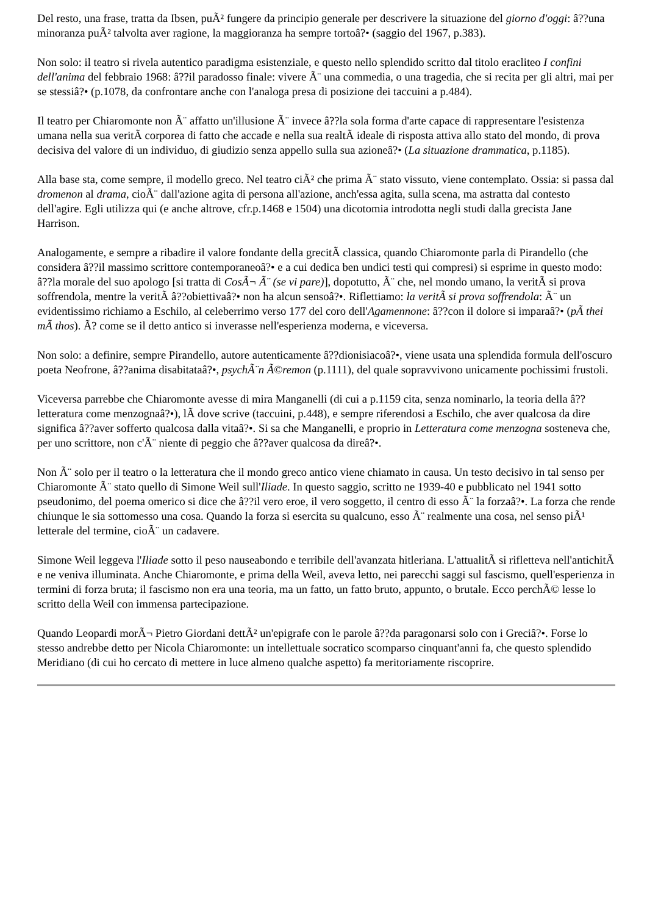Del resto, una frase, tratta da Ibsen, puÃ² fungere da principio generale per descrivere la situazione del giorno d'oggi: â??una minoranza puÃ² talvolta aver ragione, la maggioranza ha sempre tortoâ?• (saggio del 1967, p.383).
Non solo: il teatro si rivela autentico paradigma esistenziale, e questo nello splendido scritto dal titolo eracliteo I confini dell'anima del febbraio 1968: â??il paradosso finale: vivere Ã¨ una commedia, o una tragedia, che si recita per gli altri, mai per se stessiâ?• (p.1078, da confrontare anche con l'analoga presa di posizione dei taccuini a p.484).
Il teatro per Chiaromonte non Ã¨ affatto un'illusione Ã¨ invece â??la sola forma d'arte capace di rappresentare l'esistenza umana nella sua veritÃ corporea di fatto che accade e nella sua realtÃ ideale di risposta attiva allo stato del mondo, di prova decisiva del valore di un individuo, di giudizio senza appello sulla sua azioneâ?• (La situazione drammatica, p.1185).
Alla base sta, come sempre, il modello greco. Nel teatro ciÃ² che prima Ã¨ stato vissuto, viene contemplato. Ossia: si passa dal dromenon al drama, cioÃ¨ dall'azione agita di persona all'azione, anch'essa agita, sulla scena, ma astratta dal contesto dell'agire. Egli utilizza qui (e anche altrove, cfr.p.1468 e 1504) una dicotomia introdotta negli studi dalla grecista Jane Harrison.
Analogamente, e sempre a ribadire il valore fondante della grecitÃ classica, quando Chiaromonte parla di Pirandello (che considera â??il massimo scrittore contemporaneoâ?• e a cui dedica ben undici testi qui compresi) si esprime in questo modo: â??la morale del suo apologo [si tratta di CosÃ¬ Ã¨ (se vi pare)], dopotutto, Ã¨ che, nel mondo umano, la veritÃ si prova soffrendola, mentre la veritÃ â??obiettivaâ?• non ha alcun sensoâ?•. Riflettiamo: la veritÃ si prova soffrendola: Ã¨ un evidentissimo richiamo a Eschilo, al celeberrimo verso 177 del coro dell'Agamennone: â??con il dolore si imparaâ?• (pÃ thei mÃ thos). Ã? come se il detto antico si inverasse nell'esperienza moderna, e viceversa.
Non solo: a definire, sempre Pirandello, autore autenticamente â??dionisiacoâ?•, viene usata una splendida formula dell'oscuro poeta Neofrone, â??anima disabitataâ?•, psychÃ¨n Ã©remon (p.1111), del quale sopravvivono unicamente pochissimi frustoli.
Viceversa parrebbe che Chiaromonte avesse di mira Manganelli (di cui a p.1159 cita, senza nominarlo, la teoria della â??letteratura come menzognaâ?•), lÃ dove scrive (taccuini, p.448), e sempre riferendosi a Eschilo, che aver qualcosa da dire significa â??aver sofferto qualcosa dalla vitaâ?•. Si sa che Manganelli, e proprio in Letteratura come menzogna sosteneva che, per uno scrittore, non c'Ã¨ niente di peggio che â??aver qualcosa da direâ?•.
Non Ã¨ solo per il teatro o la letteratura che il mondo greco antico viene chiamato in causa. Un testo decisivo in tal senso per Chiaromonte Ã¨ stato quello di Simone Weil sull'Iliade. In questo saggio, scritto ne 1939-40 e pubblicato nel 1941 sotto pseudonimo, del poema omerico si dice che â??il vero eroe, il vero soggetto, il centro di esso Ã¨ la forzaâ?•. La forza che rende chiunque le sia sottomesso una cosa. Quando la forza si esercita su qualcuno, esso Ã¨ realmente una cosa, nel senso piÃ¹ letterale del termine, cioÃ¨ un cadavere.
Simone Weil leggeva l'Iliade sotto il peso nauseabondo e terribile dell'avanzata hitleriana. L'attualitÃ si rifletteva nell'antichitÃ e ne veniva illuminata. Anche Chiaromonte, e prima della Weil, aveva letto, nei parecchi saggi sul fascismo, quell'esperienza in termini di forza bruta; il fascismo non era una teoria, ma un fatto, un fatto bruto, appunto, o brutale. Ecco perchÃ© lesse lo scritto della Weil con immensa partecipazione.
Quando Leopardi morÃ¬ Pietro Giordani dettÃ² un'epigrafe con le parole â??da paragonarsi solo con i Greciâ?•. Forse lo stesso andrebbe detto per Nicola Chiaromonte: un intellettuale socratico scomparso cinquant'anni fa, che questo splendido Meridiano (di cui ho cercato di mettere in luce almeno qualche aspetto) fa meritoriamente riscoprire.